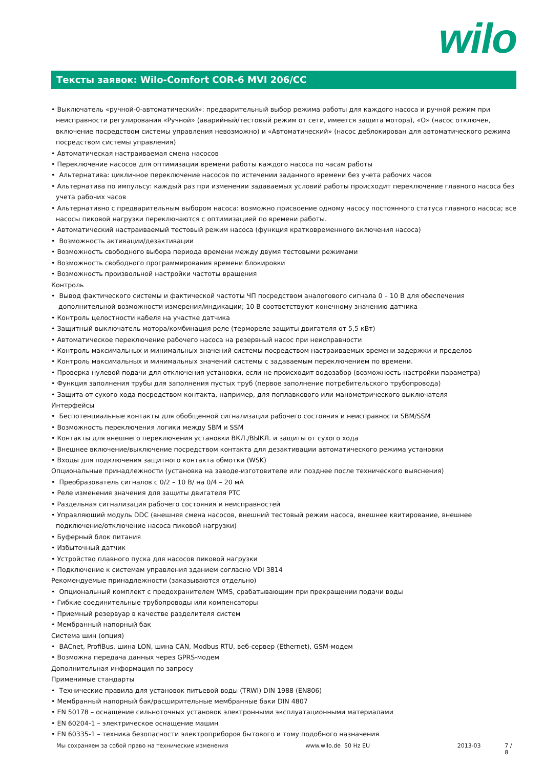wilo
Тексты заявок: Wilo-Comfort COR-6 MVI 206/CC
• Выключатель «ручной-0-автоматический»: предварительный выбор режима работы для каждого насоса и ручной режим при неисправности регулирования «Ручной» (аварийный/тестовый режим от сети, имеется защита мотора), «О» (насос отключен, включение посредством системы управления невозможно) и «Автоматический» (насос деблокирован для автоматического режима посредством системы управления)
• Автоматическая настраиваемая смена насосов
• Переключение насосов для оптимизации времени работы каждого насоса по часам работы
• Альтернатива: цикличное переключение насосов по истечении заданного времени без учета рабочих часов
• Альтернатива по импульсу: каждый раз при изменении задаваемых условий работы происходит переключение главного насоса без учета рабочих часов
• Альтернативно с предварительным выбором насоса: возможно присвоение одному насосу постоянного статуса главного насоса; все насосы пиковой нагрузки переключаются с оптимизацией по времени работы.
• Автоматический настраиваемый тестовый режим насоса (функция кратковременного включения насоса)
• Возможность активации/дезактивации
• Возможность свободного выбора периода времени между двумя тестовыми режимами
• Возможность свободного программирования времени блокировки
• Возможность произвольной настройки частоты вращения
Контроль
• Вывод фактического системы и фактической частоты ЧП посредством аналогового сигнала 0 – 10 В для обеспечения дополнительной возможности измерения/индикации; 10 В соответствуют конечному значению датчика
• Контроль целостности кабеля на участке датчика
• Защитный выключатель мотора/комбинация реле (термореле защиты двигателя от 5,5 кВт)
• Автоматическое переключение рабочего насоса на резервный насос при неисправности
• Контроль максимальных и минимальных значений системы посредством настраиваемых времени задержки и пределов
• Контроль максимальных и минимальных значений системы с задаваемым переключением по времени.
• Проверка нулевой подачи для отключения установки, если не происходит водозабор (возможность настройки параметра)
• Функция заполнения трубы для заполнения пустых труб (первое заполнение потребительского трубопровода)
• Защита от сухого хода посредством контакта, например, для поплавкового или манометрического выключателя
Интерфейсы
• Беспотенциальные контакты для обобщенной сигнализации рабочего состояния и неисправности SBM/SSM
• Возможность переключения логики между SBM и SSM
• Контакты для внешнего переключения установки ВКЛ./ВЫКЛ. и защиты от сухого хода
• Внешнее включение/выключение посредством контакта для дезактивации автоматического режима установки
• Входы для подключения защитного контакта обмотки (WSK)
Опциональные принадлежности (установка на заводе-изготовителе или позднее после технического выяснения)
• Преобразователь сигналов с 0/2 – 10 В/ на 0/4 – 20 мА
• Реле изменения значения для защиты двигателя PTC
• Раздельная сигнализация рабочего состояния и неисправностей
• Управляющий модуль DDC (внешняя смена насосов, внешний тестовый режим насоса, внешнее квитирование, внешнее подключение/отключение насоса пиковой нагрузки)
• Буферный блок питания
• Избыточный датчик
• Устройство плавного пуска для насосов пиковой нагрузки
• Подключение к системам управления зданием согласно VDI 3814
Рекомендуемые принадлежности (заказываются отдельно)
• Опциональный комплект с предохранителем WMS, срабатывающим при прекращении подачи воды
• Гибкие соединительные трубопроводы или компенсаторы
• Приемный резервуар в качестве разделителя систем
• Мембранный напорный бак
Система шин (опция)
• BACnet, ProfiBus, шина LON, шина CAN, Modbus RTU, веб-сервер (Ethernet), GSM-модем
• Возможна передача данных через GPRS-модем
Дополнительная информация по запросу
Применимые стандарты
• Технические правила для установок питьевой воды (TRWI) DIN 1988 (EN806)
• Мембранный напорный бак/расширительные мембранные баки DIN 4807
• EN 50178 – оснащение сильноточных установок электронными эксплуатационными материалами
• EN 60204-1 – электрическое оснащение машин
• EN 60335-1 – техника безопасности электроприборов бытового и тому подобного назначения
Мы сохраняем за собой право на технические изменения www.wilo.de 50 Hz EU 2013-03 7 / 8